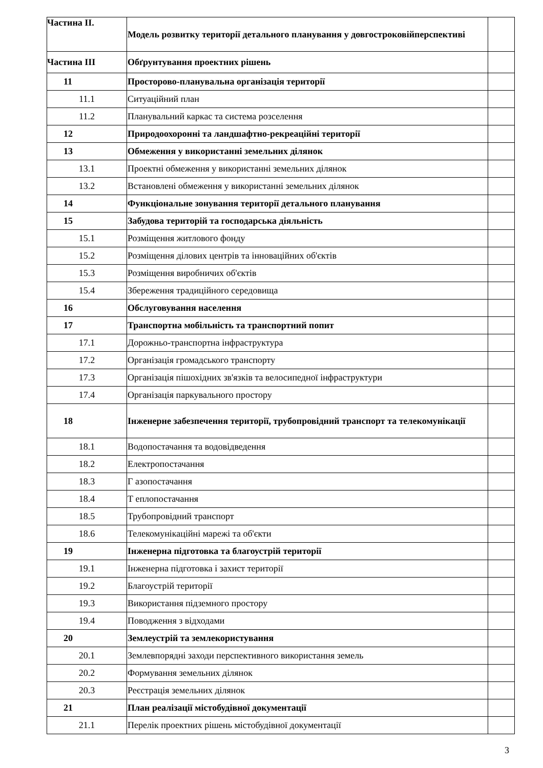| Частина ІІ. | Модель розвитку території детального планування у довгостроковійперспективі | |
| Частина ІІІ | Обґрунтування проектних рішень | |
| 11 | Просторово-планувальна організація території | |
| 11.1 | Ситуаційний план | |
| 11.2 | Планувальний каркас та система розселення | |
| 12 | Природоохоронні та ландшафтно-рекреаційні території | |
| 13 | Обмеження у використанні земельних ділянок | |
| 13.1 | Проектні обмеження у використанні земельних ділянок | |
| 13.2 | Встановлені обмеження у використанні земельних ділянок | |
| 14 | Функціональне зонування території детального планування | |
| 15 | Забудова територій та господарська діяльність | |
| 15.1 | Розміщення житлового фонду | |
| 15.2 | Розміщення ділових центрів та інноваційних об'єктів | |
| 15.3 | Розміщення виробничих об'єктів | |
| 15.4 | Збереження традиційного середовища | |
| 16 | Обслуговування населення | |
| 17 | Транспортна мобільність та транспортний попит | |
| 17.1 | Дорожньо-транспортна інфраструктура | |
| 17.2 | Організація громадського транспорту | |
| 17.3 | Організація пішохідних зв'язків та велосипедної інфраструктури | |
| 17.4 | Організація паркувального простору | |
| 18 | Інженерне забезпечення території, трубопровідний транспорт та телекомунікації | |
| 18.1 | Водопостачання та водовідведення | |
| 18.2 | Електропостачання | |
| 18.3 | Г азопостачання | |
| 18.4 | Т еплопостачання | |
| 18.5 | Трубопровідний транспорт | |
| 18.6 | Телекомунікаційні марежі та об'єкти | |
| 19 | Інженерна підготовка та благоустрій території | |
| 19.1 | Інженерна підготовка і захист території | |
| 19.2 | Благоустрій території | |
| 19.3 | Використання підземного простору | |
| 19.4 | Поводження з відходами | |
| 20 | Землеустрій та землекористування | |
| 20.1 | Землевпорядні заходи перспективного використання земель | |
| 20.2 | Формування земельних ділянок | |
| 20.3 | Реєстрація земельних ділянок | |
| 21 | План реалізації містобудівної документації | |
| 21.1 | Перелік проектних рішень містобудівної документації | |
3